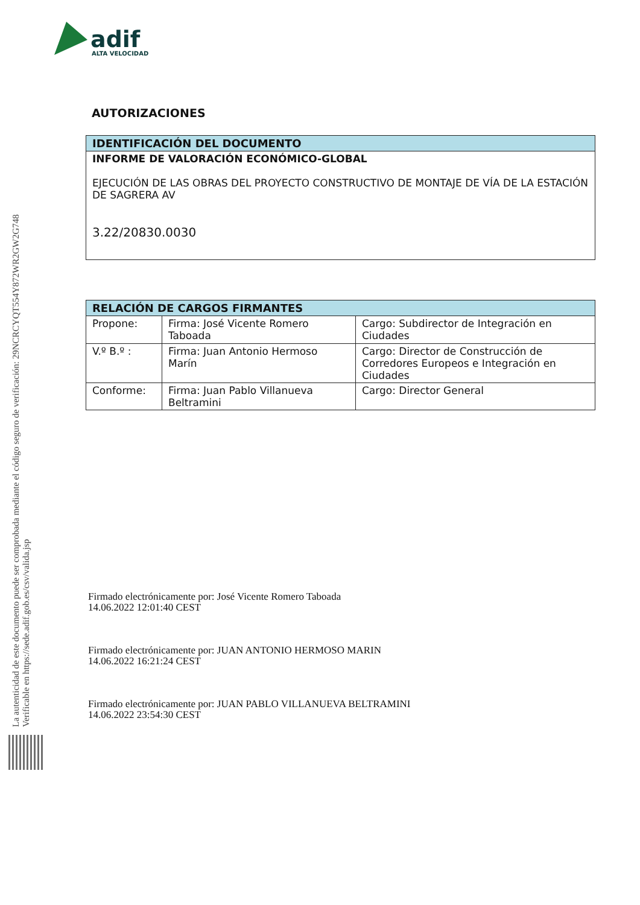adif
ALTA VELOCIDAD
La autenticidad de este documento puede ser comprobada mediante el código seguro de verificación: 29NCRCYQT554Y872WR2GW2G748
Verificable en https://sede.adif.gob.es/csv/valida.jsp
AUTORIZACIONES
| IDENTIFICACIÓN DEL DOCUMENTO |
| --- |
| INFORME DE VALORACIÓN ECONÓMICO-GLOBAL EJECUCIÓN DE LAS OBRAS DEL PROYECTO CONSTRUCTIVO DE MONTAJE DE VÍA DE LA ESTACIÓN DE SAGRERA AV 3.22/20830.0030 |
| RELACIÓN DE CARGOS FIRMANTES | | |
| --- | --- | --- |
| Propone: | Firma: José Vicente Romero Taboada | Cargo: Subdirector de Integración en Ciudades |
| V.º B.º : | Firma: Juan Antonio Hermoso Marín | Cargo: Director de Construcción de Corredores Europeos e Integración en Ciudades |
| Conforme: | Firma: Juan Pablo Villanueva Beltramini | Cargo: Director General |
Firmado electrónicamente por: José Vicente Romero Taboada
14.06.2022 12:01:40 CEST
Firmado electrónicamente por: JUAN ANTONIO HERMOSO MARIN
14.06.2022 16:21:24 CEST
Firmado electrónicamente por: JUAN PABLO VILLANUEVA BELTRAMINI
14.06.2022 23:54:30 CEST